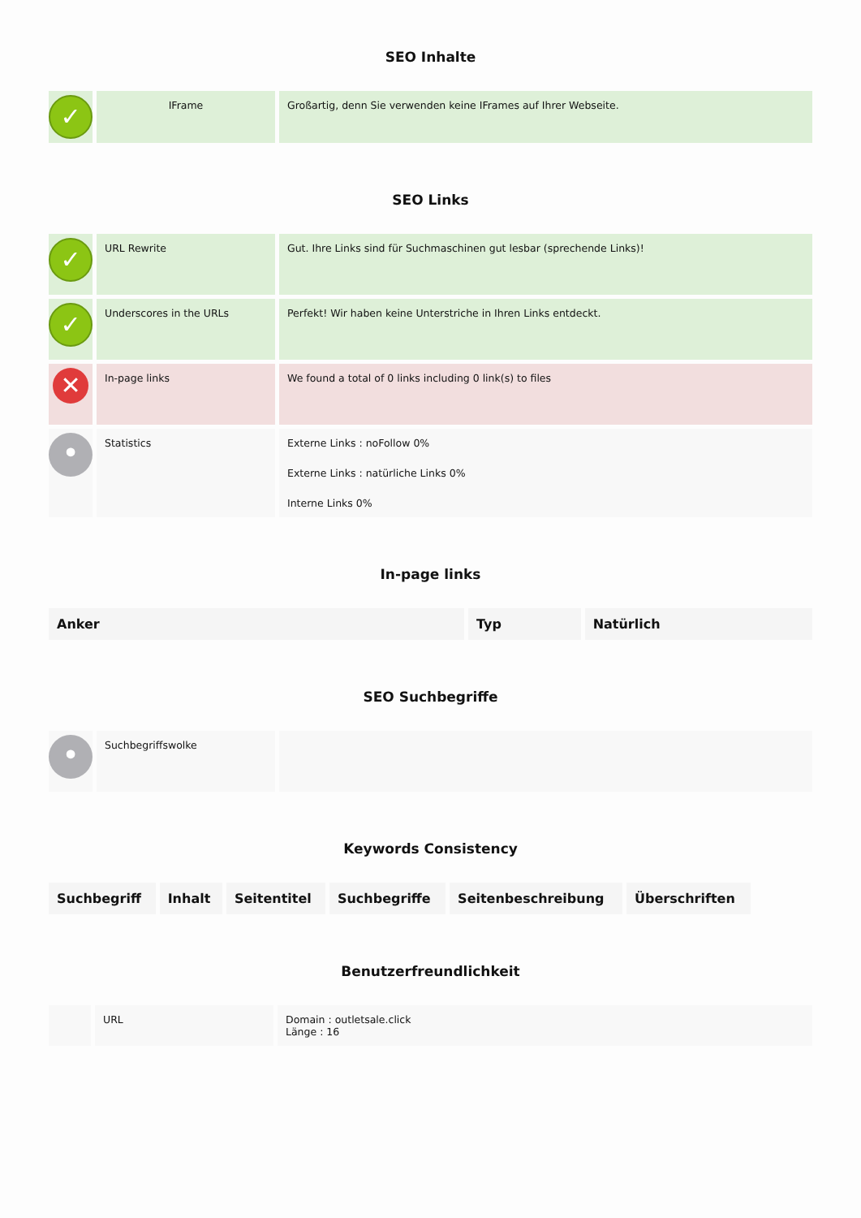SEO Inhalte
| ✓ | IFrame | Großartig, denn Sie verwenden keine IFrames auf Ihrer Webseite. |
SEO Links
| ✓ | URL Rewrite | Gut. Ihre Links sind für Suchmaschinen gut lesbar (sprechende Links)! |
| ✓ | Underscores in the URLs | Perfekt! Wir haben keine Unterstriche in Ihren Links entdeckt. |
| ✕ | In-page links | We found a total of 0 links including 0 link(s) to files |
| • | Statistics | Externe Links : noFollow 0% Externe Links : natürliche Links 0% Interne Links 0% |
In-page links
| Anker | Typ | Natürlich |
| --- | --- | --- |
SEO Suchbegriffe
| • | Suchbegriffswolke | |
Keywords Consistency
| Suchbegriff | Inhalt | Seitentitel | Suchbegriffe | Seitenbeschreibung | Überschriften |
| --- | --- | --- | --- | --- | --- |
Benutzerfreundlichkeit
| | URL | Domain : outletsale.click Länge : 16 |